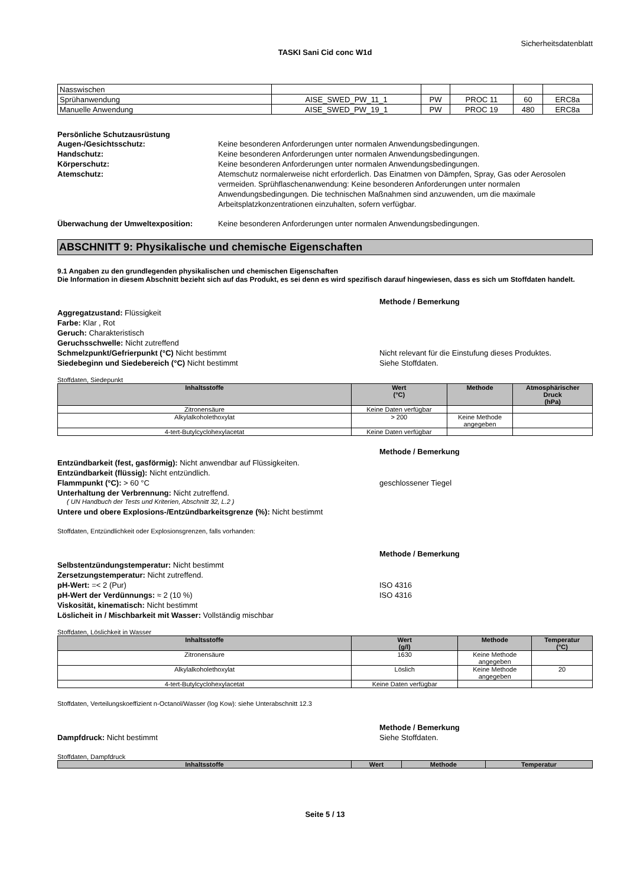Sicherheitsdatenblatt
TASKI Sani Cid conc W1d
| Nasswischen | | | | | |
| Sprühanwendung | AISE_SWED_PW_11_1 | PW | PROC 11 | 60 | ERC8a |
| Manuelle Anwendung | AISE_SWED_PW_19_1 | PW | PROC 19 | 480 | ERC8a |
Persönliche Schutzausrüstung
Augen-/Gesichtsschutz: Keine besonderen Anforderungen unter normalen Anwendungsbedingungen.
Handschutz: Keine besonderen Anforderungen unter normalen Anwendungsbedingungen.
Körperschutz: Keine besonderen Anforderungen unter normalen Anwendungsbedingungen.
Atemschutz: Atemschutz normalerweise nicht erforderlich. Das Einatmen von Dämpfen, Spray, Gas oder Aerosolen vermeiden. Sprühflaschenanwendung: Keine besonderen Anforderungen unter normalen Anwendungsbedingungen. Die technischen Maßnahmen sind anzuwenden, um die maximale Arbeitsplatzkonzentrationen einzuhalten, sofern verfügbar.
Überwachung der Umweltexposition: Keine besonderen Anforderungen unter normalen Anwendungsbedingungen.
ABSCHNITT 9: Physikalische und chemische Eigenschaften
9.1 Angaben zu den grundlegenden physikalischen und chemischen Eigenschaften
Die Information in diesem Abschnitt bezieht sich auf das Produkt, es sei denn es wird spezifisch darauf hingewiesen, dass es sich um Stoffdaten handelt.
Methode / Bemerkung
Aggregatzustand: Flüssigkeit
Farbe: Klar , Rot
Geruch: Charakteristisch
Geruchsschwelle: Nicht zutreffend
Schmelzpunkt/Gefrierpunkt (°C) Nicht bestimmt Nicht relevant für die Einstufung dieses Produktes.
Siedebeginn und Siedebereich (°C) Nicht bestimmt Siehe Stoffdaten.
Stoffdaten, Siedepunkt
| Inhaltsstoffe | Wert (°C) | Methode | Atmosphärischer Druck (hPa) |
| --- | --- | --- | --- |
| Zitronensäure | Keine Daten verfügbar | | |
| Alkylalkoholethoxylat | > 200 | Keine Methode angegeben | |
| 4-tert-Butylcyclohexylacetat | Keine Daten verfügbar | | |
Methode / Bemerkung
Entzündbarkeit (fest, gasförmig): Nicht anwendbar auf Flüssigkeiten.
Entzündbarkeit (flüssig): Nicht entzündlich.
Flammpunkt (°C): > 60 °C geschlossener Tiegel
Unterhaltung der Verbrennung: Nicht zutreffend.
( UN Handbuch der Tests und Kriterien, Abschnitt 32, L.2 )
Untere und obere Explosions-/Entzündbarkeitsgrenze (%): Nicht bestimmt
Stoffdaten, Entzündlichkeit oder Explosionsgrenzen, falls vorhanden:
Methode / Bemerkung
Selbstentzündungstemperatur: Nicht bestimmt
Zersetzungstemperatur: Nicht zutreffend.
pH-Wert: =< 2 (Pur) ISO 4316
pH-Wert der Verdünnungs: ≈ 2 (10 %) ISO 4316
Viskosität, kinematisch: Nicht bestimmt
Löslicheit in / Mischbarkeit mit Wasser: Vollständig mischbar
Stoffdaten, Löslichkeit in Wasser
| Inhaltsstoffe | Wert (g/l) | Methode | Temperatur (°C) |
| --- | --- | --- | --- |
| Zitronensäure | 1630 | Keine Methode angegeben | |
| Alkylalkoholethoxylat | Löslich | Keine Methode angegeben | 20 |
| 4-tert-Butylcyclohexylacetat | Keine Daten verfügbar | | |
Stoffdaten, Verteilungskoeffizient n-Octanol/Wasser (log Kow): siehe Unterabschnitt 12.3
Methode / Bemerkung
Dampfdruck: Nicht bestimmt Siehe Stoffdaten.
Stoffdaten, Dampfdruck
| Inhaltsstoffe | Wert | Methode | Temperatur |
| --- | --- | --- | --- |
Seite 5 / 13